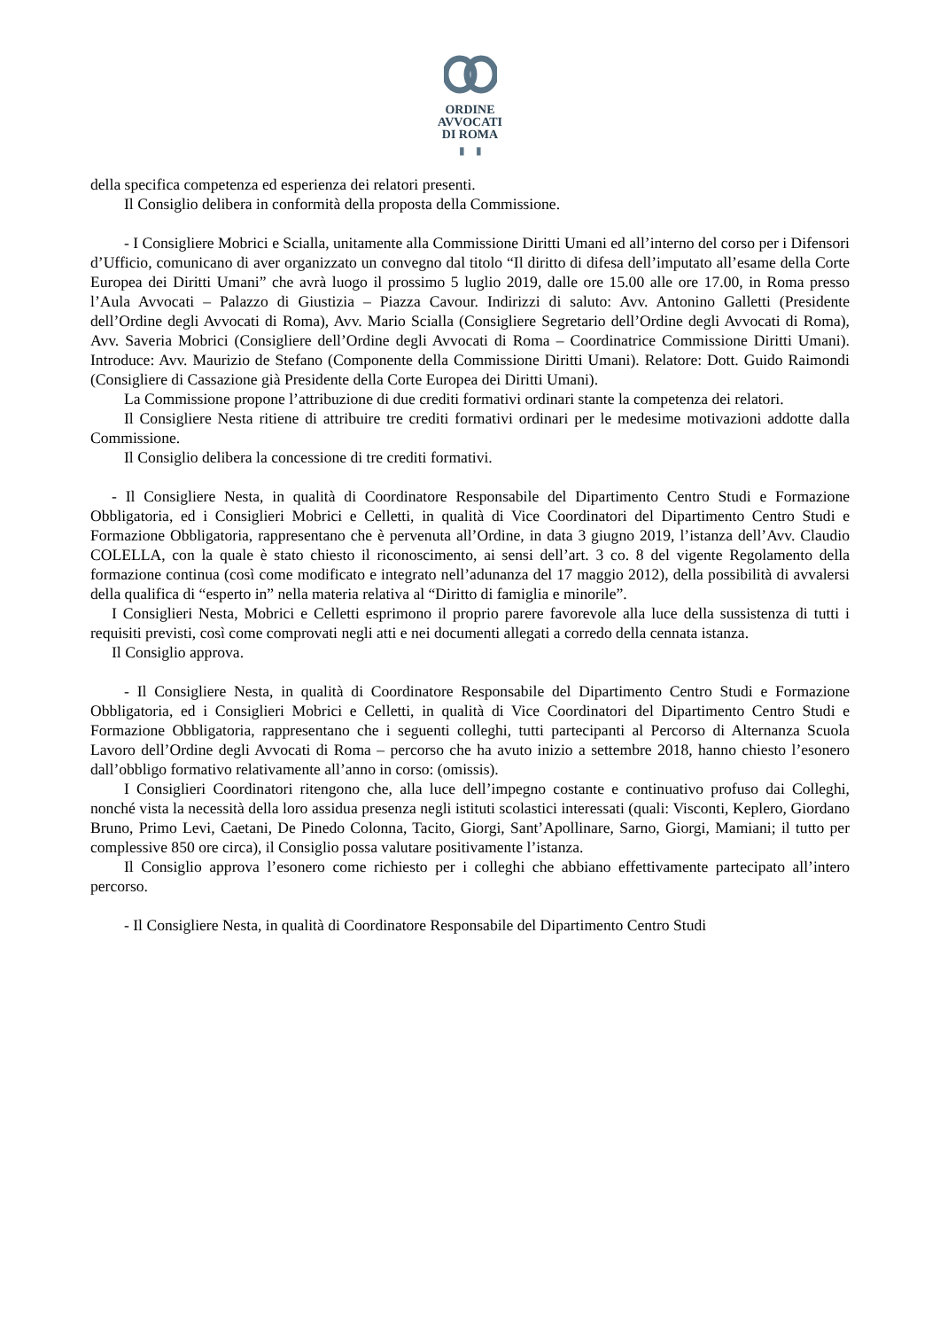ORDINE
AVVOCATI
DI ROMA
▮ ▮
della specifica competenza ed esperienza dei relatori presenti.
Il Consiglio delibera in conformità della proposta della Commissione.
- I Consigliere Mobrici e Scialla, unitamente alla Commissione Diritti Umani ed all’interno del corso per i Difensori d’Ufficio, comunicano di aver organizzato un convegno dal titolo “Il diritto di difesa dell’imputato all’esame della Corte Europea dei Diritti Umani” che avrà luogo il prossimo 5 luglio 2019, dalle ore 15.00 alle ore 17.00, in Roma presso l’Aula Avvocati – Palazzo di Giustizia – Piazza Cavour. Indirizzi di saluto: Avv. Antonino Galletti (Presidente dell’Ordine degli Avvocati di Roma), Avv. Mario Scialla (Consigliere Segretario dell’Ordine degli Avvocati di Roma), Avv. Saveria Mobrici (Consigliere dell’Ordine degli Avvocati di Roma – Coordinatrice Commissione Diritti Umani). Introduce: Avv. Maurizio de Stefano (Componente della Commissione Diritti Umani). Relatore: Dott. Guido Raimondi (Consigliere di Cassazione già Presidente della Corte Europea dei Diritti Umani).
La Commissione propone l’attribuzione di due crediti formativi ordinari stante la competenza dei relatori.
Il Consigliere Nesta ritiene di attribuire tre crediti formativi ordinari per le medesime motivazioni addotte dalla Commissione.
Il Consiglio delibera la concessione di tre crediti formativi.
- Il Consigliere Nesta, in qualità di Coordinatore Responsabile del Dipartimento Centro Studi e Formazione Obbligatoria, ed i Consiglieri Mobrici e Celletti, in qualità di Vice Coordinatori del Dipartimento Centro Studi e Formazione Obbligatoria, rappresentano che è pervenuta all’Ordine, in data 3 giugno 2019, l’istanza dell’Avv. Claudio COLELLA, con la quale è stato chiesto il riconoscimento, ai sensi dell’art. 3 co. 8 del vigente Regolamento della formazione continua (così come modificato e integrato nell’adunanza del 17 maggio 2012), della possibilità di avvalersi della qualifica di “esperto in” nella materia relativa al “Diritto di famiglia e minorile”.
I Consiglieri Nesta, Mobrici e Celletti esprimono il proprio parere favorevole alla luce della sussistenza di tutti i requisiti previsti, così come comprovati negli atti e nei documenti allegati a corredo della cennata istanza.
Il Consiglio approva.
- Il Consigliere Nesta, in qualità di Coordinatore Responsabile del Dipartimento Centro Studi e Formazione Obbligatoria, ed i Consiglieri Mobrici e Celletti, in qualità di Vice Coordinatori del Dipartimento Centro Studi e Formazione Obbligatoria, rappresentano che i seguenti colleghi, tutti partecipanti al Percorso di Alternanza Scuola Lavoro dell’Ordine degli Avvocati di Roma – percorso che ha avuto inizio a settembre 2018, hanno chiesto l’esonero dall’obbligo formativo relativamente all’anno in corso: (omissis).
I Consiglieri Coordinatori ritengono che, alla luce dell’impegno costante e continuativo profuso dai Colleghi, nonché vista la necessità della loro assidua presenza negli istituti scolastici interessati (quali: Visconti, Keplero, Giordano Bruno, Primo Levi, Caetani, De Pinedo Colonna, Tacito, Giorgi, Sant’Apollinare, Sarno, Giorgi, Mamiani; il tutto per complessive 850 ore circa), il Consiglio possa valutare positivamente l’istanza.
Il Consiglio approva l’esonero come richiesto per i colleghi che abbiano effettivamente partecipato all’intero percorso.
- Il Consigliere Nesta, in qualità di Coordinatore Responsabile del Dipartimento Centro Studi